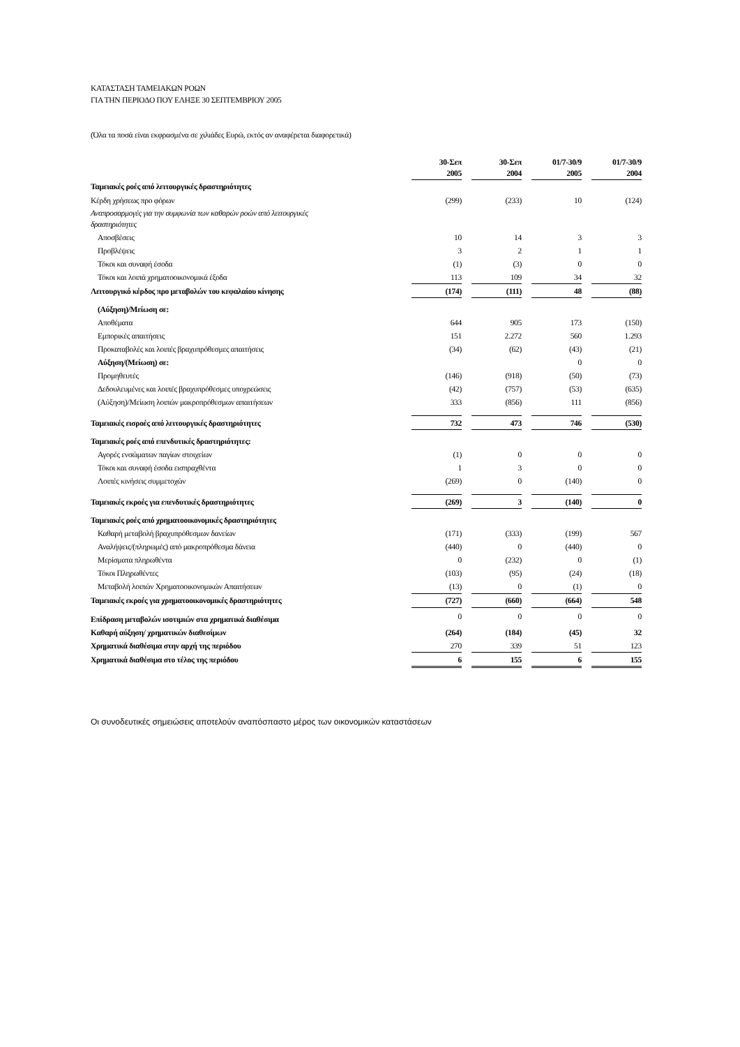ΚΑΤΑΣΤΑΣΗ ΤΑΜΕΙΑΚΩΝ ΡΟΩΝ
ΓΙΑ ΤΗΝ ΠΕΡΙΟΔΟ ΠΟΥ ΕΛΗΞΕ 30 ΣΕΠΤΕΜΒΡΙΟΥ 2005
(Όλα τα ποσά είναι εκφρασμένα σε χιλιάδες Ευρώ, εκτός αν αναφέρεται διαφορετικά)
| | 30-Σεπ 2005 | | 30-Σεπ 2004 | | 01/7-30/9 2005 | | 01/7-30/9 2004 |
| Ταμειακές ροές από λειτουργικές δραστηριότητες | | | | | | | |
| Κέρδη χρήσεως προ φόρων | (299) | | (233) | | 10 | | (124) |
| Αναπροσαρμογές για την συμφωνία των καθαρών ροών από λειτουργικές δραστηριότητες | | | | | | | |
| Αποσβέσεις | 10 | | 14 | | 3 | | 3 |
| Προβλέψεις | 3 | | 2 | | 1 | | 1 |
| Τόκοι και συναφή έσοδα | (1) | | (3) | | 0 | | 0 |
| Τόκοι και λοιπά χρηματοοικονομικά έξοδα | 113 | | 109 | | 34 | | 32 |
| Λειτουργικό κέρδος προ μεταβολών του κεφαλαίου κίνησης | (174) | | (111) | | 48 | | (88) |
| (Αύξηση)/Μείωση σε: | | | | | | | |
| Αποθέματα | 644 | | 905 | | 173 | | (150) |
| Εμπορικές απαιτήσεις | 151 | | 2.272 | | 560 | | 1.293 |
| Προκαταβολές και λοιπές βραχυπρόθεσμες απαιτήσεις | (34) | | (62) | | (43) | | (21) |
| Αύξηση/(Μείωση) σε: | | | | | 0 | | 0 |
| Προμηθευτές | (146) | | (918) | | (50) | | (73) |
| Δεδουλευμένες και λοιπές βραχυπρόθεσμες υποχρεώσεις | (42) | | (757) | | (53) | | (635) |
| (Αύξηση)/Μείωση λοιπών μακροπρόθεσμων απαιτήσεων | 333 | | (856) | | 111 | | (856) |
| Ταμειακές εισροές από λειτουργικές δραστηριότητες | 732 | | 473 | | 746 | | (530) |
| Ταμειακές ροές από επενδυτικές δραστηριότητες: | | | | | | | |
| Αγορές ενσώματων παγίων στοιχείων | (1) | | 0 | | 0 | | 0 |
| Τόκοι και συναφή έσοδα εισπραχθέντα | 1 | | 3 | | 0 | | 0 |
| Λοιπές κινήσεις συμμετοχών | (269) | | 0 | | (140) | | 0 |
| Ταμειακές εκροές για επενδυτικές δραστηριότητες | (269) | | 3 | | (140) | | 0 |
| Ταμειακές ροές από χρηματοοικονομικές δραστηριότητες | | | | | | | |
| Καθαρή μεταβολή βραχυπρόθεσμων δανείων | (171) | | (333) | | (199) | | 567 |
| Αναλήψεις/(πληρωμές) από μακροπρόθεσμα δάνεια | (440) | | 0 | | (440) | | 0 |
| Μερίσματα πληρωθέντα | 0 | | (232) | | 0 | | (1) |
| Τόκοι Πληρωθέντες | (103) | | (95) | | (24) | | (18) |
| Μεταβολή λοιπών Χρηματοοικονομικών Απαιτήσεων | (13) | | 0 | | (1) | | 0 |
| Ταμειακές εκροές για χρηματοοικονομικές δραστηριότητες | (727) | | (660) | | (664) | | 548 |
| Επίδραση μεταβολών ισοτιμιών στα χρηματικά διαθέσιμα | 0 | | 0 | | 0 | | 0 |
| Καθαρή αύξηση/ χρηματικών διαθεσίμων | (264) | | (184) | | (45) | | 32 |
| Χρηματικά διαθέσιμα στην αρχή της περιόδου | 270 | | 339 | | 51 | | 123 |
| Χρηματικά διαθέσιμα στο τέλος της περιόδου | 6 | | 155 | | 6 | | 155 |
Οι συνοδευτικές σημειώσεις αποτελούν αναπόσπαστο μέρος των οικονομικών καταστάσεων